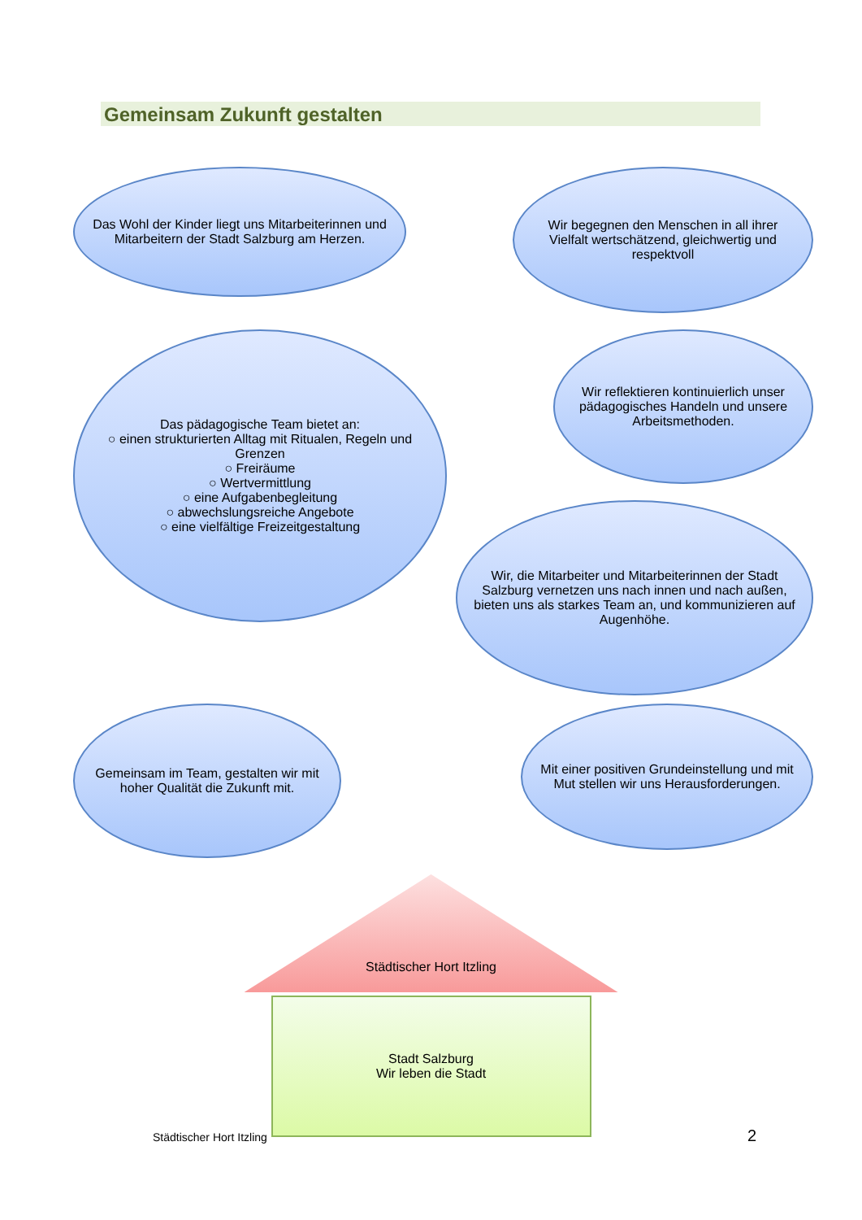Gemeinsam Zukunft gestalten
Das Wohl der Kinder liegt uns Mitarbeiterinnen und Mitarbeitern der Stadt Salzburg am Herzen.
Wir begegnen den Menschen in all ihrer Vielfalt wertschätzend, gleichwertig und respektvoll
Das pädagogische Team bietet an:
○ einen strukturierten Alltag mit Ritualen, Regeln und Grenzen
○ Freiräume
○ Wertvermittlung
○ eine Aufgabenbegleitung
○ abwechslungsreiche Angebote
○ eine vielfältige Freizeitgestaltung
Wir reflektieren kontinuierlich unser pädagogisches Handeln und unsere Arbeitsmethoden.
Wir, die Mitarbeiter und Mitarbeiterinnen der Stadt Salzburg vernetzen uns nach innen und nach außen, bieten uns als starkes Team an, und kommunizieren auf Augenhöhe.
Gemeinsam im Team, gestalten wir mit hoher Qualität die Zukunft mit.
Mit einer positiven Grundeinstellung und mit Mut stellen wir uns Herausforderungen.
Städtischer Hort Itzling
Stadt Salzburg
Wir leben die Stadt
Städtischer Hort Itzling 2